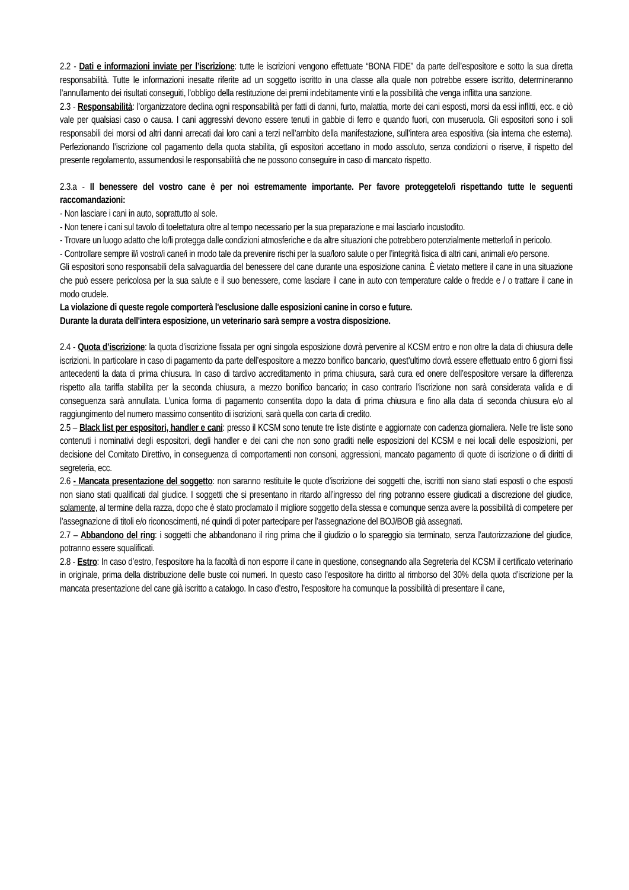2.2 - Dati e informazioni inviate per l’iscrizione: tutte le iscrizioni vengono effettuate “BONA FIDE” da parte dell’espositore e sotto la sua diretta responsabilità. Tutte le informazioni inesatte riferite ad un soggetto iscritto in una classe alla quale non potrebbe essere iscritto, determineranno l’annullamento dei risultati conseguiti, l’obbligo della restituzione dei premi indebitamente vinti e la possibilità che venga inflitta una sanzione.
2.3 - Responsabilità: l’organizzatore declina ogni responsabilità per fatti di danni, furto, malattia, morte dei cani esposti, morsi da essi inflitti, ecc. e ciò vale per qualsiasi caso o causa. I cani aggressivi devono essere tenuti in gabbie di ferro e quando fuori, con museruola. Gli espositori sono i soli responsabili dei morsi od altri danni arrecati dai loro cani a terzi nell’ambito della manifestazione, sull’intera area espositiva (sia interna che esterna). Perfezionando l’iscrizione col pagamento della quota stabilita, gli espositori accettano in modo assoluto, senza condizioni o riserve, il rispetto del presente regolamento, assumendosi le responsabilità che ne possono conseguire in caso di mancato rispetto.
2.3.a - Il benessere del vostro cane è per noi estremamente importante. Per favore proteggetelo/i rispettando tutte le seguenti raccomandazioni:
- Non lasciare i cani in auto, soprattutto al sole.
- Non tenere i cani sul tavolo di toelettatura oltre al tempo necessario per la sua preparazione e mai lasciarlo incustodito.
- Trovare un luogo adatto che lo/li protegga dalle condizioni atmosferiche e da altre situazioni che potrebbero potenzialmente metterlo/i in pericolo.
- Controllare sempre il/i vostro/i cane/i in modo tale da prevenire rischi per la sua/loro salute o per l’integrità fisica di altri cani, animali e/o persone.
Gli espositori sono responsabili della salvaguardia del benessere del cane durante una esposizione canina. È vietato mettere il cane in una situazione che può essere pericolosa per la sua salute e il suo benessere, come lasciare il cane in auto con temperature calde o fredde e / o trattare il cane in modo crudele.
La violazione di queste regole comporterà l'esclusione dalle esposizioni canine in corso e future.
Durante la durata dell'intera esposizione, un veterinario sarà sempre a vostra disposizione.
2.4 - Quota d’iscrizione: la quota d’iscrizione fissata per ogni singola esposizione dovrà pervenire al KCSM entro e non oltre la data di chiusura delle iscrizioni. In particolare in caso di pagamento da parte dell’espositore a mezzo bonifico bancario, quest’ultimo dovrà essere effettuato entro 6 giorni fissi antecedenti la data di prima chiusura. In caso di tardivo accreditamento in prima chiusura, sarà cura ed onere dell’espositore versare la differenza rispetto alla tariffa stabilita per la seconda chiusura, a mezzo bonifico bancario; in caso contrario l’iscrizione non sarà considerata valida e di conseguenza sarà annullata. L’unica forma di pagamento consentita dopo la data di prima chiusura e fino alla data di seconda chiusura e/o al raggiungimento del numero massimo consentito di iscrizioni, sarà quella con carta di credito.
2.5 – Black list per espositori, handler e cani: presso il KCSM sono tenute tre liste distinte e aggiornate con cadenza giornaliera. Nelle tre liste sono contenuti i nominativi degli espositori, degli handler e dei cani che non sono graditi nelle esposizioni del KCSM e nei locali delle esposizioni, per decisione del Comitato Direttivo, in conseguenza di comportamenti non consoni, aggressioni, mancato pagamento di quote di iscrizione o di diritti di segreteria, ecc.
2.6 - Mancata presentazione del soggetto: non saranno restituite le quote d’iscrizione dei soggetti che, iscritti non siano stati esposti o che esposti non siano stati qualificati dal giudice. I soggetti che si presentano in ritardo all’ingresso del ring potranno essere giudicati a discrezione del giudice, solamente, al termine della razza, dopo che è stato proclamato il migliore soggetto della stessa e comunque senza avere la possibilità di competere per l’assegnazione di titoli e/o riconoscimenti, né quindi di poter partecipare per l’assegnazione del BOJ/BOB già assegnati.
2.7 – Abbandono del ring: i soggetti che abbandonano il ring prima che il giudizio o lo spareggio sia terminato, senza l’autorizzazione del giudice, potranno essere squalificati.
2.8 - Estro: In caso d’estro, l’espositore ha la facoltà di non esporre il cane in questione, consegnando alla Segreteria del KCSM il certificato veterinario in originale, prima della distribuzione delle buste coi numeri. In questo caso l’espositore ha diritto al rimborso del 30% della quota d’iscrizione per la mancata presentazione del cane già iscritto a catalogo. In caso d’estro, l’espositore ha comunque la possibilità di presentare il cane,